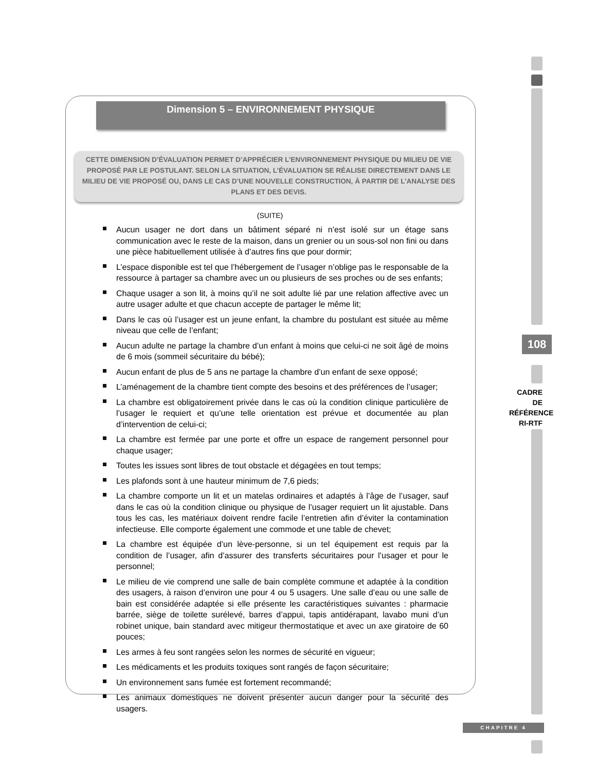Dimension 5 – ENVIRONNEMENT PHYSIQUE
CETTE DIMENSION D’ÉVALUATION PERMET D’APPRÉCIER L’ENVIRONNEMENT PHYSIQUE DU MILIEU DE VIE PROPOSÉ PAR LE POSTULANT. SELON LA SITUATION, L’ÉVALUATION SE RÉALISE DIRECTEMENT DANS LE MILIEU DE VIE PROPOSÉ OU, DANS LE CAS D’UNE NOUVELLE CONSTRUCTION, À PARTIR DE L’ANALYSE DES PLANS ET DES DEVIS.
(SUITE)
Aucun usager ne dort dans un bâtiment séparé ni n’est isolé sur un étage sans communication avec le reste de la maison, dans un grenier ou un sous-sol non fini ou dans une pièce habituellement utilisée à d’autres fins que pour dormir;
L’espace disponible est tel que l’hébergement de l’usager n’oblige pas le responsable de la ressource à partager sa chambre avec un ou plusieurs de ses proches ou de ses enfants;
Chaque usager a son lit, à moins qu’il ne soit adulte lié par une relation affective avec un autre usager adulte et que chacun accepte de partager le même lit;
Dans le cas où l’usager est un jeune enfant, la chambre du postulant est située au même niveau que celle de l’enfant;
Aucun adulte ne partage la chambre d’un enfant à moins que celui-ci ne soit âgé de moins de 6 mois (sommeil sécuritaire du bébé);
Aucun enfant de plus de 5 ans ne partage la chambre d’un enfant de sexe opposé;
L’aménagement de la chambre tient compte des besoins et des préférences de l’usager;
La chambre est obligatoirement privée dans le cas où la condition clinique particulière de l’usager le requiert et qu’une telle orientation est prévue et documentée au plan d’intervention de celui-ci;
La chambre est fermée par une porte et offre un espace de rangement personnel pour chaque usager;
Toutes les issues sont libres de tout obstacle et dégagées en tout temps;
Les plafonds sont à une hauteur minimum de 7,6 pieds;
La chambre comporte un lit et un matelas ordinaires et adaptés à l’âge de l’usager, sauf dans le cas où la condition clinique ou physique de l’usager requiert un lit ajustable. Dans tous les cas, les matériaux doivent rendre facile l’entretien afin d’éviter la contamination infectieuse. Elle comporte également une commode et une table de chevet;
La chambre est équipée d’un lève-personne, si un tel équipement est requis par la condition de l’usager, afin d’assurer des transferts sécuritaires pour l’usager et pour le personnel;
Le milieu de vie comprend une salle de bain complète commune et adaptée à la condition des usagers, à raison d’environ une pour 4 ou 5 usagers. Une salle d’eau ou une salle de bain est considérée adaptée si elle présente les caractéristiques suivantes : pharmacie barrée, siège de toilette surélevé, barres d’appui, tapis antidérapant, lavabo muni d’un robinet unique, bain standard avec mitigeur thermostatique et avec un axe giratoire de 60 pouces;
Les armes à feu sont rangées selon les normes de sécurité en vigueur;
Les médicaments et les produits toxiques sont rangés de façon sécuritaire;
Un environnement sans fumée est fortement recommandé;
Les animaux domestiques ne doivent présenter aucun danger pour la sécurité des usagers.
108
CADRE
DE
RÉFÉRENCE
RI-RTF
CHAPITRE 4